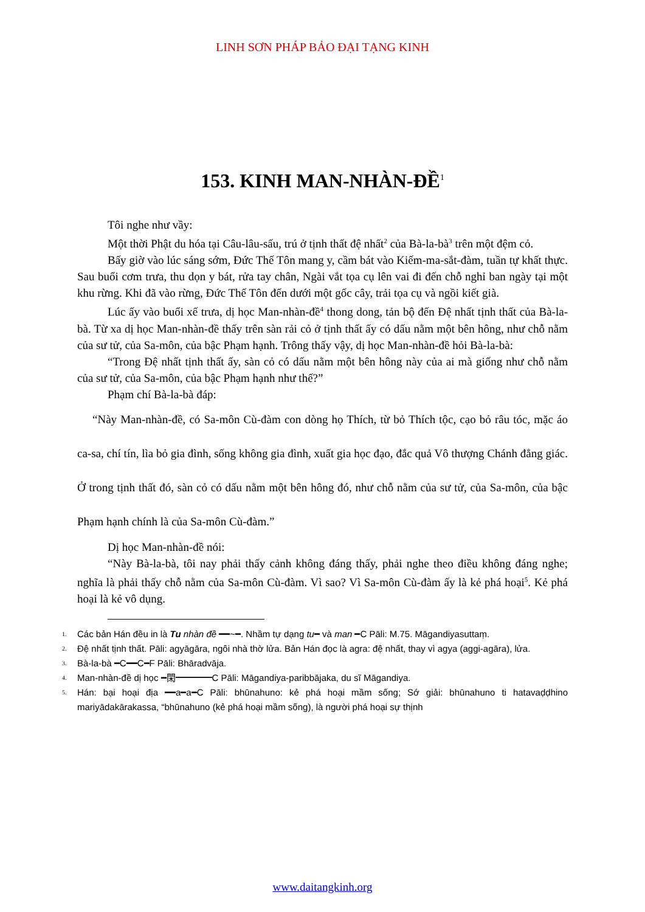LINH SƠN PHÁP BẢO ĐẠI TẠNG KINH
153. KINH MAN-NHÀN-ĐỀ<sup>1</sup>
Tôi nghe như vầy:
Một thời Phật du hóa tại Câu-lâu-sấu, trú ở tịnh thất đệ nhất<sup>2</sup> của Bà-la-bà<sup>3</sup> trên một đệm cỏ.
Bấy giờ vào lúc sáng sớm, Đức Thế Tôn mang y, cầm bát vào Kiếm-ma-sắt-đàm, tuần tự khất thực. Sau buổi cơm trưa, thu dọn y bát, rửa tay chân, Ngài vắt tọa cụ lên vai đi đến chỗ nghỉ ban ngày tại một khu rừng. Khi đã vào rừng, Đức Thế Tôn đến dưới một gốc cây, trải tọa cụ và ngồi kiết già.
Lúc ấy vào buổi xế trưa, dị học Man-nhàn-đề<sup>4</sup> thong dong, tản bộ đến Đệ nhất tịnh thất của Bà-la-bà. Từ xa dị học Man-nhàn-đề thấy trên sàn rải cỏ ở tịnh thất ấy có dấu nằm một bên hông, như chỗ nằm của sư tử, của Sa-môn, của bậc Phạm hạnh. Trông thấy vậy, dị học Man-nhàn-đề hỏi Bà-la-bà:
“Trong Đệ nhất tịnh thất ấy, sàn cỏ có dấu nằm một bên hông này của ai mà giống như chỗ nằm của sư tử, của Sa-môn, của bậc Phạm hạnh như thế?”
Phạm chí Bà-la-bà đáp:
“Này Man-nhàn-đề, có Sa-môn Cù-đàm con dòng họ Thích, từ bỏ Thích tộc, cạo bỏ râu tóc, mặc áo ca-sa, chí tín, lìa bỏ gia đình, sống không gia đình, xuất gia học đạo, đắc quả Vô thượng Chánh đẳng giác. Ở trong tịnh thất đó, sàn cỏ có dấu nằm một bên hông đó, như chỗ nằm của sư tử, của Sa-môn, của bậc Phạm hạnh chính là của Sa-môn Cù-đàm.”
Dị học Man-nhàn-đề nói:
“Này Bà-la-bà, tôi nay phải thấy cảnh không đáng thấy, phải nghe theo điều không đáng nghe; nghĩa là phải thấy chỗ nằm của Sa-môn Cù-đàm. Vì sao? Vì Sa-môn Cù-đàm ấy là kẻ phá hoại<sup>5</sup>. Kẻ phá hoại là kẻ vô dụng.
<sup>1.</sup> Các bản Hán đều in là Tu nhàn đề ━━~━. Nhầm tự dạng tu━ và man ━C Pāli: M.75. Māgandiyasuttaṃ.
<sup>2.</sup> Đệ nhất tịnh thất. Pāli: agyāgāra, ngôi nhà thờ lửa. Bản Hán đọc là agra: đệ nhất, thay vì agya (aggi-agāra), lửa.
<sup>3.</sup> Bà-la-bà ━C━━C━F Pāli: Bhāradvāja.
<sup>4.</sup> Man-nhàn-đề dị học ━閑━━━━C Pāli: Māgandiya-paribbājaka, du sĩ Māgandiya.
<sup>5.</sup> Hán: bại hoại địa ━━a━a━C Pāli: bhūnahuno: kẻ phá hoại mầm sống; Sớ giải: bhūnahuno ti hatavaḍḍhino mariyādakārakassa, “bhūnahuno (kẻ phá hoại mầm sống), là người phá hoại sự thịnh
www.daitangkinh.org